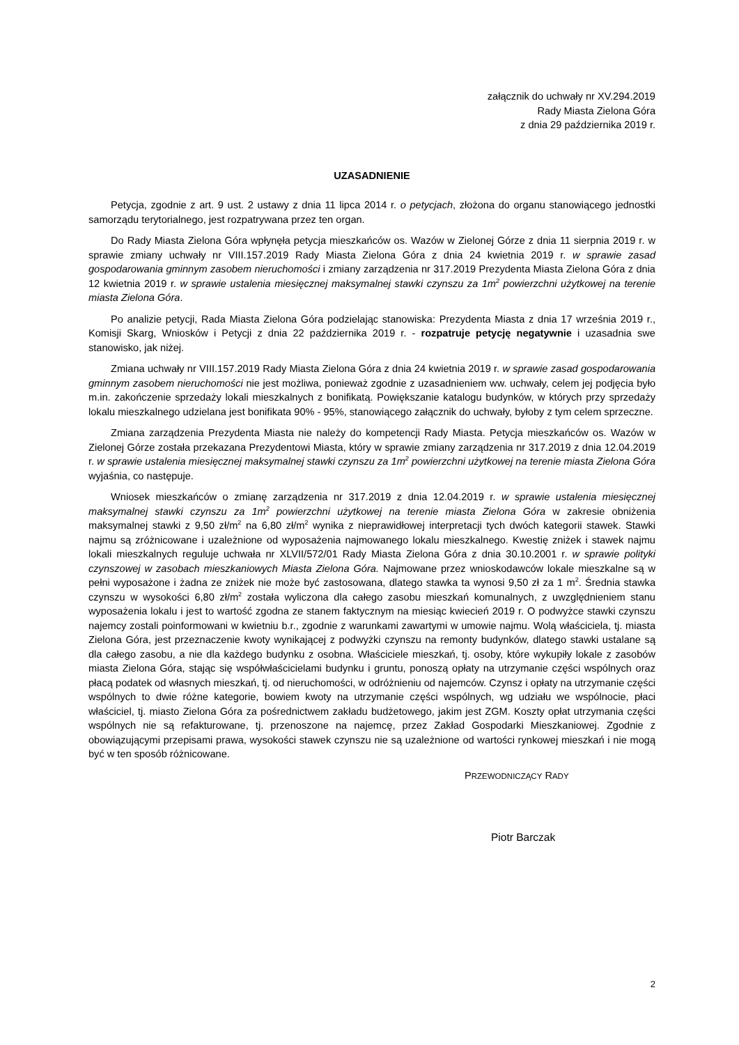załącznik do uchwały nr XV.294.2019
Rady Miasta Zielona Góra
z dnia 29 października 2019 r.
UZASADNIENIE
Petycja, zgodnie z art. 9 ust. 2 ustawy z dnia 11 lipca 2014 r. o petycjach, złożona do organu stanowiącego jednostki samorządu terytorialnego, jest rozpatrywana przez ten organ.
Do Rady Miasta Zielona Góra wpłynęła petycja mieszkańców os. Wazów w Zielonej Górze z dnia 11 sierpnia 2019 r. w sprawie zmiany uchwały nr VIII.157.2019 Rady Miasta Zielona Góra z dnia 24 kwietnia 2019 r. w sprawie zasad gospodarowania gminnym zasobem nieruchomości i zmiany zarządzenia nr 317.2019 Prezydenta Miasta Zielona Góra z dnia 12 kwietnia 2019 r. w sprawie ustalenia miesięcznej maksymalnej stawki czynszu za 1m<sup>2</sup> powierzchni użytkowej na terenie miasta Zielona Góra.
Po analizie petycji, Rada Miasta Zielona Góra podzielając stanowiska: Prezydenta Miasta z dnia 17 września 2019 r., Komisji Skarg, Wniosków i Petycji z dnia 22 października 2019 r. - rozpatruje petycję negatywnie i uzasadnia swe stanowisko, jak niżej.
Zmiana uchwały nr VIII.157.2019 Rady Miasta Zielona Góra z dnia 24 kwietnia 2019 r. w sprawie zasad gospodarowania gminnym zasobem nieruchomości nie jest możliwa, ponieważ zgodnie z uzasadnieniem ww. uchwały, celem jej podjęcia było m.in. zakończenie sprzedaży lokali mieszkalnych z bonifikatą. Powiększanie katalogu budynków, w których przy sprzedaży lokalu mieszkalnego udzielana jest bonifikata 90% - 95%, stanowiącego załącznik do uchwały, byłoby z tym celem sprzeczne.
Zmiana zarządzenia Prezydenta Miasta nie należy do kompetencji Rady Miasta. Petycja mieszkańców os. Wazów w Zielonej Górze została przekazana Prezydentowi Miasta, który w sprawie zmiany zarządzenia nr 317.2019 z dnia 12.04.2019 r. w sprawie ustalenia miesięcznej maksymalnej stawki czynszu za 1m<sup>2</sup> powierzchni użytkowej na terenie miasta Zielona Góra wyjaśnia, co następuje.
Wniosek mieszkańców o zmianę zarządzenia nr 317.2019 z dnia 12.04.2019 r. w sprawie ustalenia miesięcznej maksymalnej stawki czynszu za 1m<sup>2</sup> powierzchni użytkowej na terenie miasta Zielona Góra w zakresie obniżenia maksymalnej stawki z 9,50 zł/m<sup>2</sup> na 6,80 zł/m<sup>2</sup> wynika z nieprawidłowej interpretacji tych dwóch kategorii stawek. Stawki najmu są zróżnicowane i uzależnione od wyposażenia najmowanego lokalu mieszkalnego. Kwestię zniżek i stawek najmu lokali mieszkalnych reguluje uchwała nr XLVII/572/01 Rady Miasta Zielona Góra z dnia 30.10.2001 r. w sprawie polityki czynszowej w zasobach mieszkaniowych Miasta Zielona Góra. Najmowane przez wnioskodawców lokale mieszkalne są w pełni wyposażone i żadna ze zniżek nie może być zastosowana, dlatego stawka ta wynosi 9,50 zł za 1 m<sup>2</sup>. Średnia stawka czynszu w wysokości 6,80 zł/m<sup>2</sup> została wyliczona dla całego zasobu mieszkań komunalnych, z uwzględnieniem stanu wyposażenia lokalu i jest to wartość zgodna ze stanem faktycznym na miesiąc kwiecień 2019 r. O podwyżce stawki czynszu najemcy zostali poinformowani w kwietniu b.r., zgodnie z warunkami zawartymi w umowie najmu. Wolą właściciela, tj. miasta Zielona Góra, jest przeznaczenie kwoty wynikającej z podwyżki czynszu na remonty budynków, dlatego stawki ustalane są dla całego zasobu, a nie dla każdego budynku z osobna. Właściciele mieszkań, tj. osoby, które wykupiły lokale z zasobów miasta Zielona Góra, stając się współwłaścicielami budynku i gruntu, ponoszą opłaty na utrzymanie części wspólnych oraz płacą podatek od własnych mieszkań, tj. od nieruchomości, w odróżnieniu od najemców. Czynsz i opłaty na utrzymanie części wspólnych to dwie różne kategorie, bowiem kwoty na utrzymanie części wspólnych, wg udziału we wspólnocie, płaci właściciel, tj. miasto Zielona Góra za pośrednictwem zakładu budżetowego, jakim jest ZGM. Koszty opłat utrzymania części wspólnych nie są refakturowane, tj. przenoszone na najemcę, przez Zakład Gospodarki Mieszkaniowej. Zgodnie z obowiązującymi przepisami prawa, wysokości stawek czynszu nie są uzależnione od wartości rynkowej mieszkań i nie mogą być w ten sposób różnicowane.
PRZEWODNICZĄCY RADY
Piotr Barczak
2